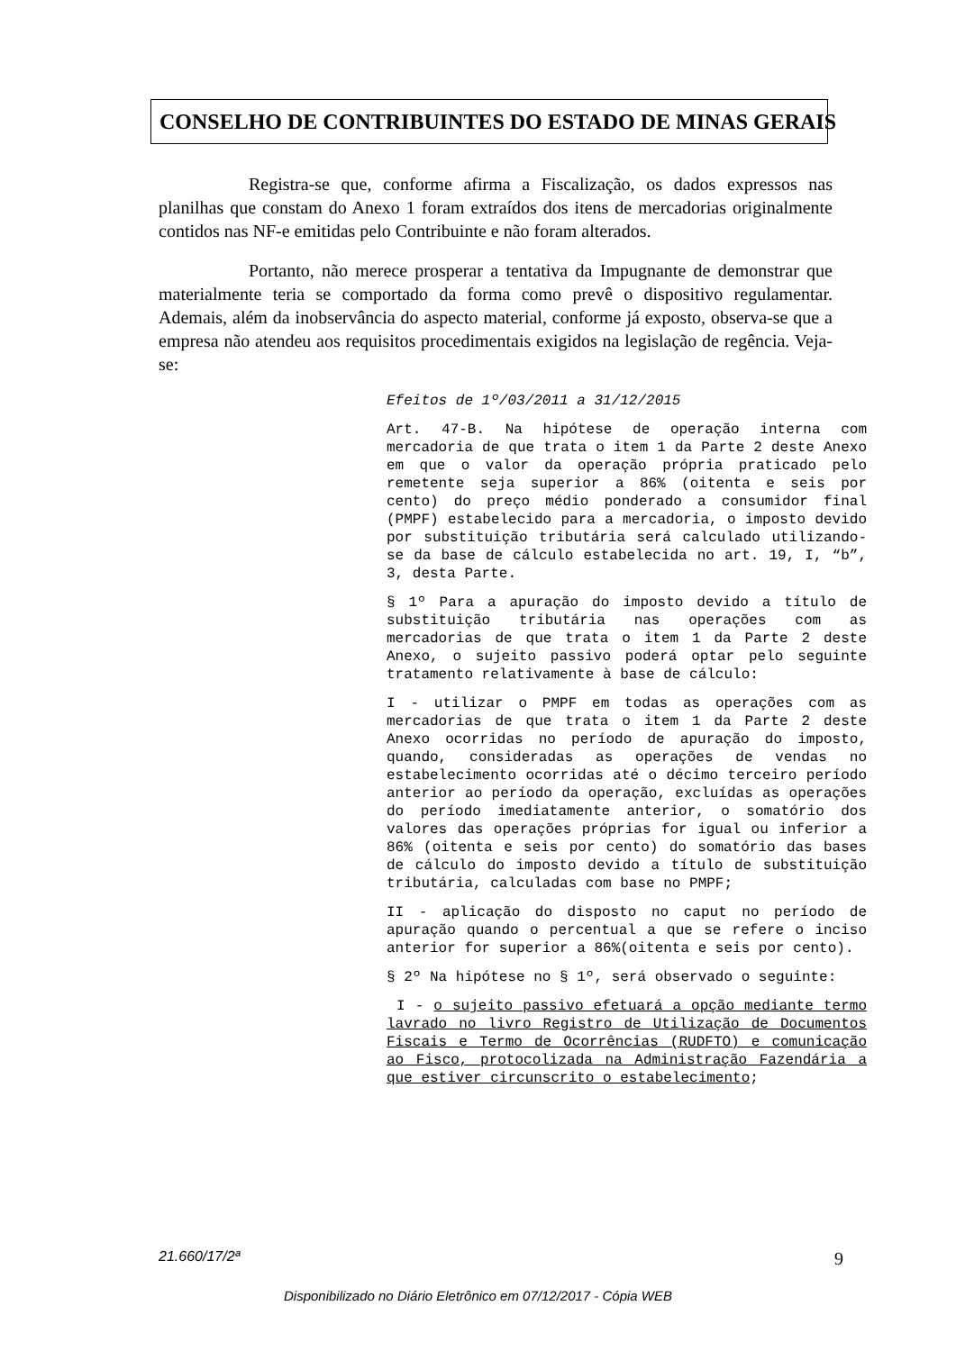CONSELHO DE CONTRIBUINTES DO ESTADO DE MINAS GERAIS
Registra-se que, conforme afirma a Fiscalização, os dados expressos nas planilhas que constam do Anexo 1 foram extraídos dos itens de mercadorias originalmente contidos nas NF-e emitidas pelo Contribuinte e não foram alterados.
Portanto, não merece prosperar a tentativa da Impugnante de demonstrar que materialmente teria se comportado da forma como prevê o dispositivo regulamentar. Ademais, além da inobservância do aspecto material, conforme já exposto, observa-se que a empresa não atendeu aos requisitos procedimentais exigidos na legislação de regência. Veja-se:
Efeitos de 1º/03/2011 a 31/12/2015
Art. 47-B. Na hipótese de operação interna com mercadoria de que trata o item 1 da Parte 2 deste Anexo em que o valor da operação própria praticado pelo remetente seja superior a 86% (oitenta e seis por cento) do preço médio ponderado a consumidor final (PMPF) estabelecido para a mercadoria, o imposto devido por substituição tributária será calculado utilizando-se da base de cálculo estabelecida no art. 19, I, “b”, 3, desta Parte.
§ 1º Para a apuração do imposto devido a título de substituição tributária nas operações com as mercadorias de que trata o item 1 da Parte 2 deste Anexo, o sujeito passivo poderá optar pelo seguinte tratamento relativamente à base de cálculo:
I - utilizar o PMPF em todas as operações com as mercadorias de que trata o item 1 da Parte 2 deste Anexo ocorridas no período de apuração do imposto, quando, consideradas as operações de vendas no estabelecimento ocorridas até o décimo terceiro período anterior ao período da operação, excluídas as operações do período imediatamente anterior, o somatório dos valores das operações próprias for igual ou inferior a 86% (oitenta e seis por cento) do somatório das bases de cálculo do imposto devido a título de substituição tributária, calculadas com base no PMPF;
II - aplicação do disposto no caput no período de apuração quando o percentual a que se refere o inciso anterior for superior a 86%(oitenta e seis por cento).
§ 2º Na hipótese no § 1º, será observado o seguinte:
I - o sujeito passivo efetuará a opção mediante termo lavrado no livro Registro de Utilização de Documentos Fiscais e Termo de Ocorrências (RUDFTO) e comunicação ao Fisco, protocolizada na Administração Fazendária a que estiver circunscrito o estabelecimento;
21.660/17/2ª 9
Disponibilizado no Diário Eletrônico em 07/12/2017 - Cópia WEB